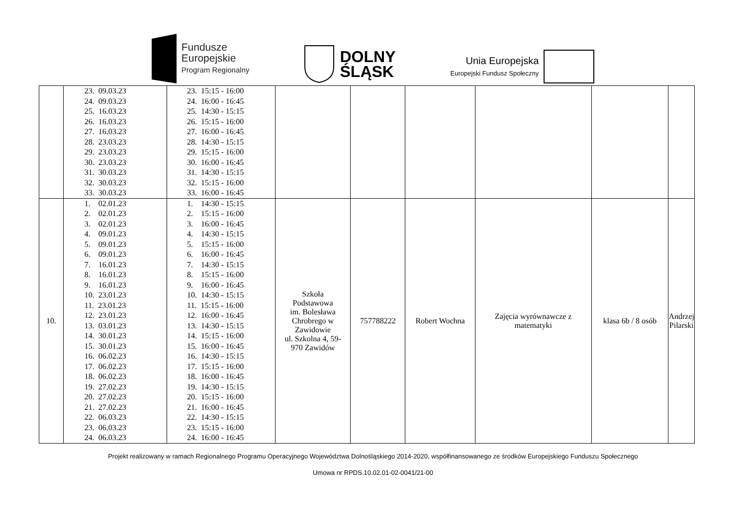Fundusze
Europejskie
Program Regionalny
DOLNY
ŚLĄSK
Unia Europejska
Europejski Fundusz Społeczny
| | 23. 09.03.23 24. 09.03.23 25. 16.03.23 26. 16.03.23 27. 16.03.23 28. 23.03.23 29. 23.03.23 30. 23.03.23 31. 30.03.23 32. 30.03.23 33. 30.03.23 | 23. 15:15 - 16:00 24. 16:00 - 16:45 25. 14:30 - 15:15 26. 15:15 - 16:00 27. 16:00 - 16:45 28. 14:30 - 15:15 29. 15:15 - 16:00 30. 16:00 - 16:45 31. 14:30 - 15:15 32. 15:15 - 16:00 33. 16:00 - 16:45 | | | | | | |
| 10. | 1. 02.01.23 2. 02.01.23 3. 02.01.23 4. 09.01.23 5. 09.01.23 6. 09.01.23 7. 16.01.23 8. 16.01.23 9. 16.01.23 10. 23.01.23 11. 23.01.23 12. 23.01.23 13. 03.01.23 14. 30.01.23 15. 30.01.23 16. 06.02.23 17. 06.02.23 18. 06.02.23 19. 27.02.23 20. 27.02.23 21. 27.02.23 22. 06.03.23 23. 06.03.23 24. 06.03.23 | 1. 14:30 - 15:15 2. 15:15 - 16:00 3. 16:00 - 16:45 4. 14:30 - 15:15 5. 15:15 - 16:00 6. 16:00 - 16:45 7. 14:30 - 15:15 8. 15:15 - 16:00 9. 16:00 - 16:45 10. 14:30 - 15:15 11. 15:15 - 16:00 12. 16:00 - 16:45 13. 14:30 - 15:15 14. 15:15 - 16:00 15. 16:00 - 16:45 16. 14:30 - 15:15 17. 15:15 - 16:00 18. 16:00 - 16:45 19. 14:30 - 15:15 20. 15:15 - 16:00 21. 16:00 - 16:45 22. 14:30 - 15:15 23. 15:15 - 16:00 24. 16:00 - 16:45 | Szkoła Podstawowa im. Bolesława Chrobrego w Zawidowie ul. Szkolna 4, 59- 970 Zawidów | 757788222 | Robert Wochna | Zajęcia wyrównawcze z matematyki | klasa 6b / 8 osób | Andrzej Pilarski |
Projekt realizowany w ramach Regionalnego Programu Operacyjnego Województwa Dolnośląskiego 2014-2020, współfinansowanego ze środków Europejskiego Funduszu Społecznego
Umowa nr RPDS.10.02.01-02-0041/21-00